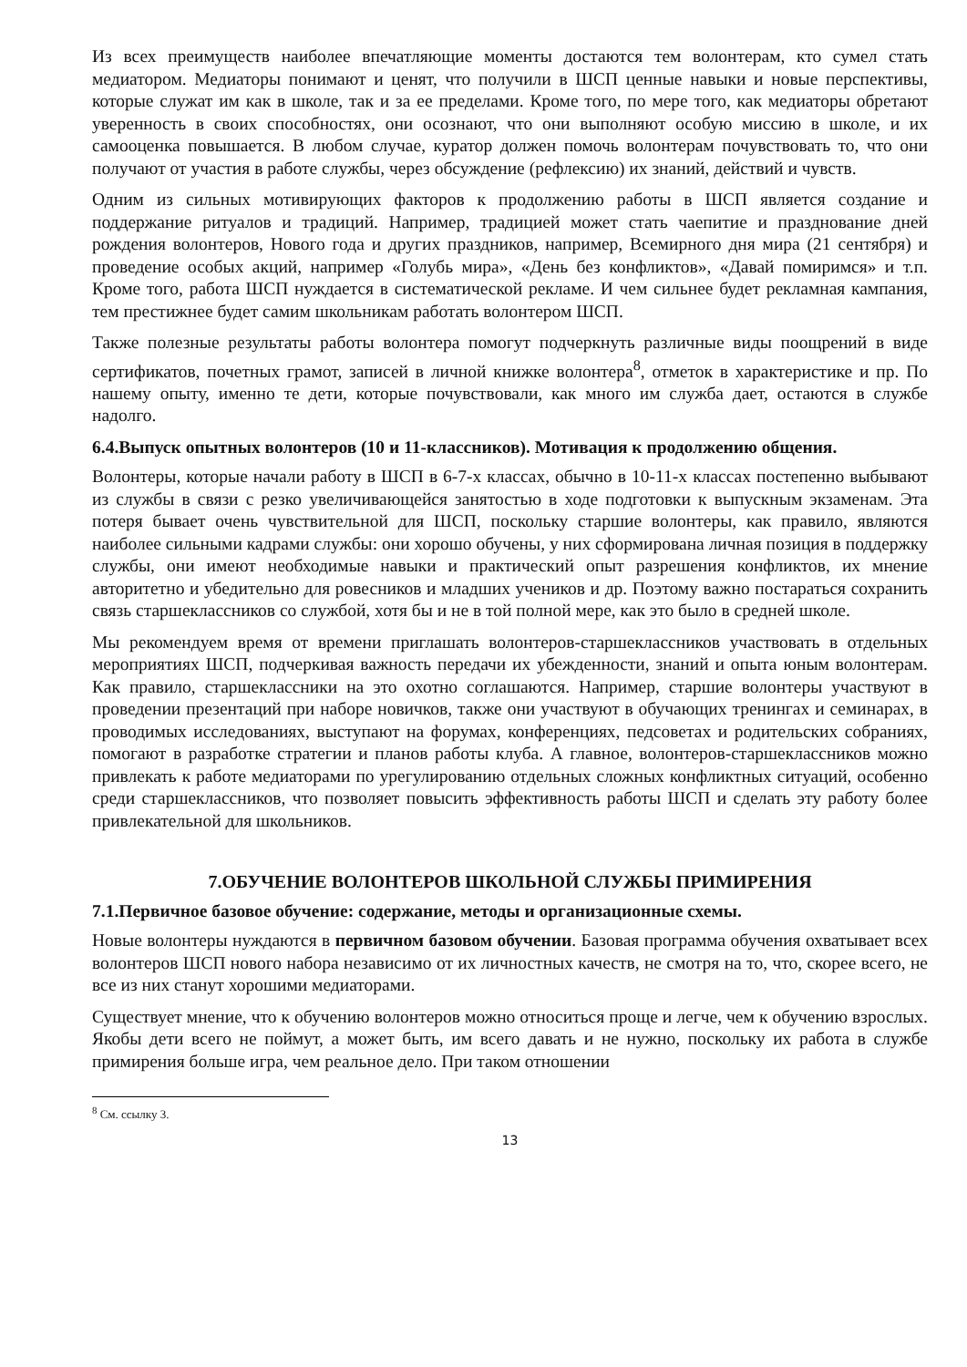Из всех преимуществ наиболее впечатляющие моменты достаются тем волонтерам, кто сумел стать медиатором. Медиаторы понимают и ценят, что получили в ШСП ценные навыки и новые перспективы, которые служат им как в школе, так и за ее пределами. Кроме того, по мере того, как медиаторы обретают уверенность в своих способностях, они осознают, что они выполняют особую миссию в школе, и их самооценка повышается. В любом случае, куратор должен помочь волонтерам почувствовать то, что они получают от участия в работе службы, через обсуждение (рефлексию) их знаний, действий и чувств.
Одним из сильных мотивирующих факторов к продолжению работы в ШСП является создание и поддержание ритуалов и традиций. Например, традицией может стать чаепитие и празднование дней рождения волонтеров, Нового года и других праздников, например, Всемирного дня мира (21 сентября) и проведение особых акций, например «Голубь мира», «День без конфликтов», «Давай помиримся» и т.п. Кроме того, работа ШСП нуждается в систематической рекламе. И чем сильнее будет рекламная кампания, тем престижнее будет самим школьникам работать волонтером ШСП.
Также полезные результаты работы волонтера помогут подчеркнуть различные виды поощрений в виде сертификатов, почетных грамот, записей в личной книжке волонтера<sup>8</sup>, отметок в характеристике и пр. По нашему опыту, именно те дети, которые почувствовали, как много им служба дает, остаются в службе надолго.
6.4.Выпуск опытных волонтеров (10 и 11-классников). Мотивация к продолжению общения.
Волонтеры, которые начали работу в ШСП в 6-7-х классах, обычно в 10-11-х классах постепенно выбывают из службы в связи с резко увеличивающейся занятостью в ходе подготовки к выпускным экзаменам. Эта потеря бывает очень чувствительной для ШСП, поскольку старшие волонтеры, как правило, являются наиболее сильными кадрами службы: они хорошо обучены, у них сформирована личная позиция в поддержку службы, они имеют необходимые навыки и практический опыт разрешения конфликтов, их мнение авторитетно и убедительно для ровесников и младших учеников и др. Поэтому важно постараться сохранить связь старшеклассников со службой, хотя бы и не в той полной мере, как это было в средней школе.
Мы рекомендуем время от времени приглашать волонтеров-старшеклассников участвовать в отдельных мероприятиях ШСП, подчеркивая важность передачи их убежденности, знаний и опыта юным волонтерам. Как правило, старшеклассники на это охотно соглашаются. Например, старшие волонтеры участвуют в проведении презентаций при наборе новичков, также они участвуют в обучающих тренингах и семинарах, в проводимых исследованиях, выступают на форумах, конференциях, педсоветах и родительских собраниях, помогают в разработке стратегии и планов работы клуба. А главное, волонтеров-старшеклассников можно привлекать к работе медиаторами по урегулированию отдельных сложных конфликтных ситуаций, особенно среди старшеклассников, что позволяет повысить эффективность работы ШСП и сделать эту работу более привлекательной для школьников.
7.ОБУЧЕНИЕ ВОЛОНТЕРОВ ШКОЛЬНОЙ СЛУЖБЫ ПРИМИРЕНИЯ
7.1.Первичное базовое обучение: содержание, методы и организационные схемы.
Новые волонтеры нуждаются в первичном базовом обучении. Базовая программа обучения охватывает всех волонтеров ШСП нового набора независимо от их личностных качеств, не смотря на то, что, скорее всего, не все из них станут хорошими медиаторами.
Существует мнение, что к обучению волонтеров можно относиться проще и легче, чем к обучению взрослых. Якобы дети всего не поймут, а может быть, им всего давать и не нужно, поскольку их работа в службе примирения больше игра, чем реальное дело. При таком отношении
<sup>8</sup> См. ссылку 3.
13